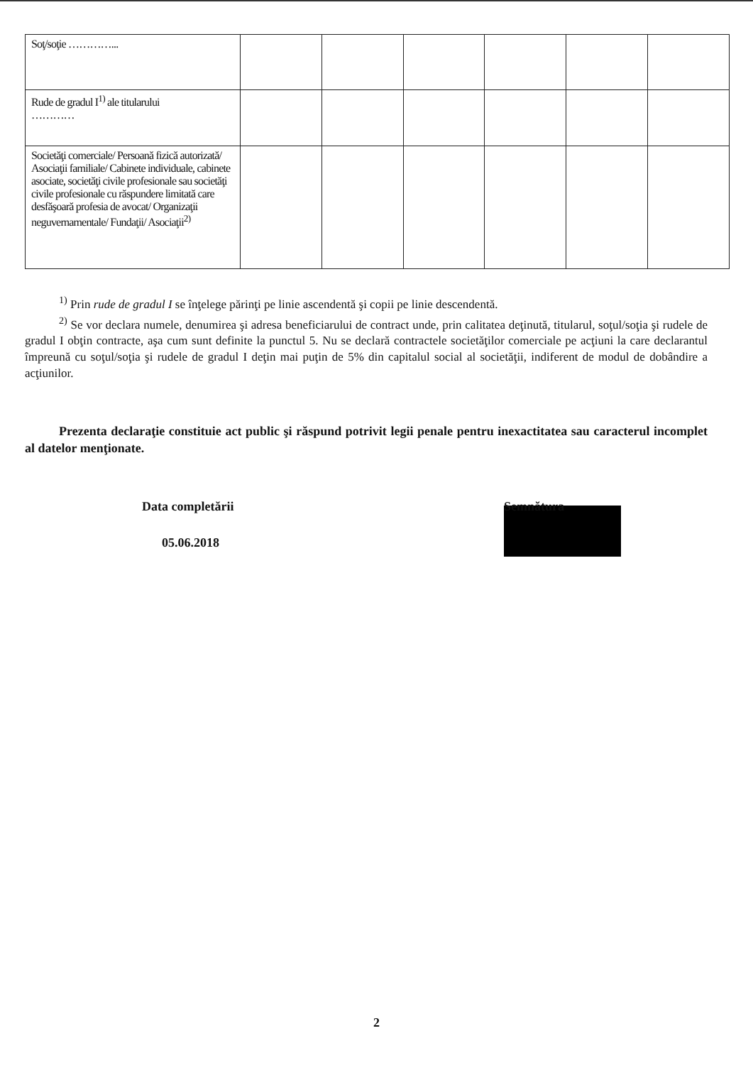| Soţ/soţie …………... | | | | | | |
| Rude de gradul I<sup>1)</sup> ale titularului ………… | | | | | | |
| Societăţi comerciale/ Persoană fizică autorizată/ Asociaţii familiale/ Cabinete individuale, cabinete asociate, societăţi civile profesionale sau societăţi civile profesionale cu răspundere limitată care desfăşoară profesia de avocat/ Organizaţii neguvernamentale/ Fundaţii/ Asociaţii<sup>2)</sup> | | | | | | |
<sup>1)</sup> Prin rude de gradul I se înţelege părinţi pe linie ascendentă şi copii pe linie descendentă.
<sup>2)</sup> Se vor declara numele, denumirea şi adresa beneficiarului de contract unde, prin calitatea deţinută, titularul, soţul/soţia şi rudele de gradul I obţin contracte, aşa cum sunt definite la punctul 5. Nu se declară contractele societăţilor comerciale pe acţiuni la care declarantul împreună cu soţul/soţia şi rudele de gradul I deţin mai puţin de 5% din capitalul social al societăţii, indiferent de modul de dobândire a acţiunilor.
Prezenta declaraţie constituie act public şi răspund potrivit legii penale pentru inexactitatea sau caracterul incomplet al datelor menţionate.
Data completării
05.06.2018
Semnătura
2